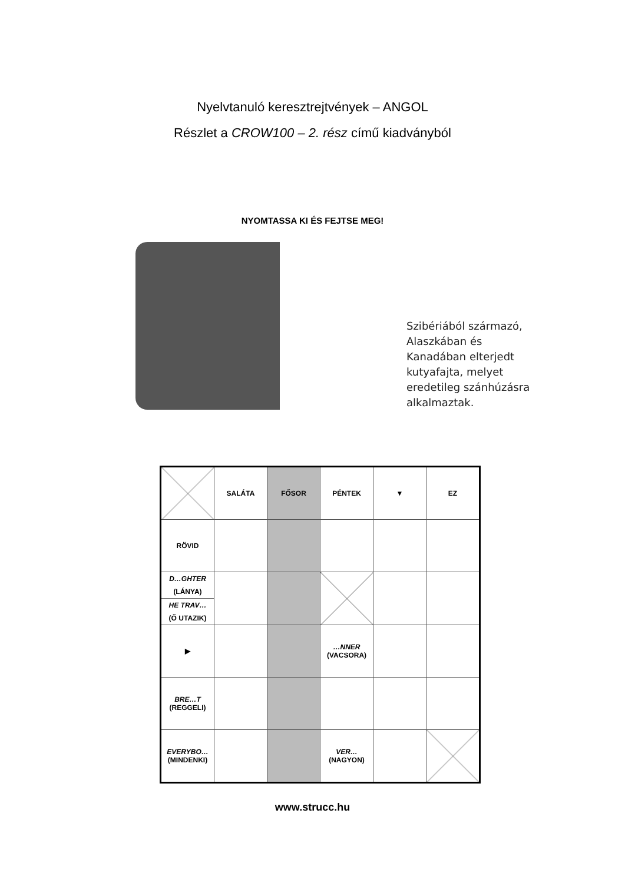Nyelvtanuló keresztrejtvények – ANGOL
Részlet a CROW100 – 2. rész című kiadványból
NYOMTASSA KI ÉS FEJTSE MEG!
Szibériából származó,
Alaszkában és
Kanadában elterjedt
kutyafajta, melyet
eredetileg szánhúzásra
alkalmaztak.
| | SALÁTA | FŐSOR | PÉNTEK | ▼ | EZ |
| RÖVID | | | | | |
| D…GHTER (LÁNYA) HE TRAV… (Ő UTAZIK) | | | | | |
| ▶ | | | …NNER (VACSORA) | | |
| BRE…T (REGGELI) | | | | | |
| EVERYBO… (MINDENKI) | | | VER… (NAGYON) | | |
www.strucc.hu